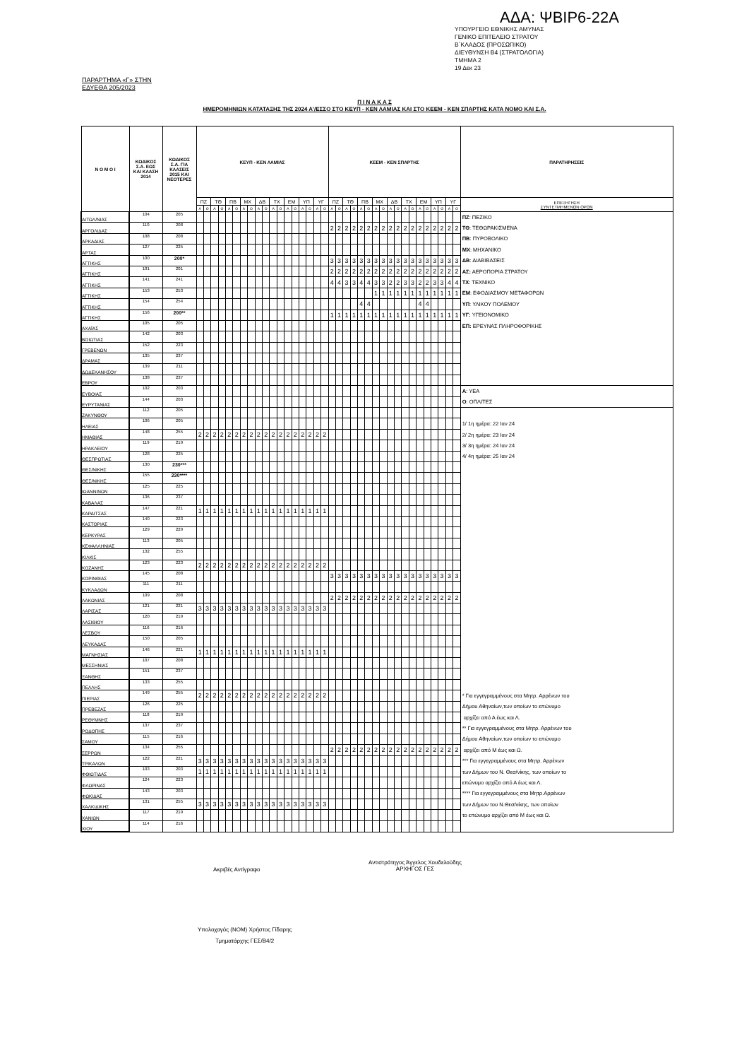ΑΔΑ: ΨΒΙΡ6-22Α
ΥΠΟΥΡΓΕΙΟ ΕΘΝΙΚΗΣ ΑΜΥΝΑΣ
ΓΕΝΙΚΟ ΕΠΙΤΕΛΕΙΟ ΣΤΡΑΤΟΥ
Β΄ΚΛΑΔΟΣ (ΠΡΟΣΩΠΙΚΟ)
ΔΙΕΥΘΥΝΣΗ Β4 (ΣΤΡΑΤΟΛΟΓΙΑ)
ΤΜΗΜΑ 2
19 Δεκ 23
ΠΑΡΑΡΤΗΜΑ «Γ» ΣΤΗΝ
ΕΔΥΕΘΑ 205/2023
Π Ι Ν Α Κ Α Σ
ΗΜΕΡΟΜΗΝΙΩΝ ΚΑΤΑΤΑΞΗΣ ΤΗΣ 2024 Α'/ΕΣΣΟ ΣΤΟ ΚΕΥΠ - ΚΕΝ ΛΑΜΙΑΣ ΚΑΙ ΣΤΟ ΚΕΕΜ - ΚΕΝ ΣΠΑΡΤΗΣ ΚΑΤΑ ΝΟΜΟ ΚΑΙ Σ.Α.
| Ν Ο Μ Ο Ι | ΚΩΔΙΚΟΣ Σ.Α. ΕΩΣ ΚΑΙ ΚΛΑΣΗ 2014 | ΚΩΔΙΚΟΣ Σ.Α. ΓΙΑ ΚΛΑΣΕΙΣ 2015 ΚΑΙ ΝΕΟΤΕΡΕΣ | ΚΕΥΠ - ΚΕΝ ΛΑΜΙΑΣ | | | | | | | | | | | | | | | | | | ΚΕΕΜ - ΚΕΝ ΣΠΑΡΤΗΣ | | | | | | | | | | | | | | | | | | ΠΑΡΑΤΗΡΗΣΕΙΣ |
| --- | --- | --- | --- | --- | --- | --- | --- | --- | --- | --- | --- | --- | --- | --- | --- | --- | --- | --- | --- | --- | --- | --- | --- | --- | --- | --- | --- | --- | --- | --- | --- | --- | --- | --- | --- | --- | --- | --- | --- |
| | | | ΠΖ | | ΤΘ | | ΠΒ | | ΜΧ | | ΔΒ | | ΤΧ | | ΕΜ | | ΥΠ | | ΥΓ | | ΠΖ | | ΤΘ | | ΠΒ | | ΜΧ | | ΔΒ | | ΤΧ | | ΕΜ | | ΥΠ | | ΥΓ | | ΕΠΕΞΗΓΗΣΗ ΣΥΝΤΕΤΜΗΜΕΝΩΝ ΟΡΩΝ |
| | | | Α | Ο | Α | Ο | Α | Ο | Α | Ο | Α | Ο | Α | Ο | Α | Ο | Α | Ο | Α | Ο | Α | Ο | Α | Ο | Α | Ο | Α | Ο | Α | Ο | Α | Ο | Α | Ο | Α | Ο | Α | Ο | |
| ΑΙΤΩΛ/ΝΙΑΣ | 104 | 205 | | | | | | | | | | | | | | | | | | | | | | | | | | | | | | | | | | | | | ΠΖ : ΠΕΖΙΚΟ |
| ΑΡΓΟΛΙΔΑΣ | 110 | 208 | | | | | | | | | | | | | | | | | | | 2 | 2 | 2 | 2 | 2 | 2 | 2 | 2 | 2 | 2 | 2 | 2 | 2 | 2 | 2 | 2 | 2 | 2 | ΤΘ : ΤΕΘΩΡΑΚΙΣΜΕΝΑ |
| ΑΡΚΑΔΙΑΣ | 108 | 208 | | | | | | | | | | | | | | | | | | | | | | | | | | | | | | | | | | | | | ΠΒ : ΠΥΡΟΒΟΛΙΚΟ |
| ΑΡΤΑΣ | 127 | 225 | | | | | | | | | | | | | | | | | | | | | | | | | | | | | | | | | | | | | ΜΧ : ΜΗΧΑΝΙΚΟ |
| ΑΤΤΙΚΗΣ | 100 | 200* | | | | | | | | | | | | | | | | | | | 3 | 3 | 3 | 3 | 3 | 3 | 3 | 3 | 3 | 3 | 3 | 3 | 3 | 3 | 3 | 3 | 3 | 3 | ΔΒ : ΔΙΑΒΙΒΑΣΕΙΣ |
| ΑΤΤΙΚΗΣ | 101 | 201 | | | | | | | | | | | | | | | | | | | 2 | 2 | 2 | 2 | 2 | 2 | 2 | 2 | 2 | 2 | 2 | 2 | 2 | 2 | 2 | 2 | 2 | 2 | ΑΣ: ΑΕΡΟΠΟΡΙΑ ΣΤΡΑΤΟΥ |
| ΑΤΤΙΚΗΣ | 141 | 241 | | | | | | | | | | | | | | | | | | | 4 | 4 | 3 | 3 | 4 | 4 | 3 | 3 | 2 | 2 | 3 | 3 | 2 | 2 | 3 | 3 | 4 | 4 | ΤΧ : ΤΕΧΝΙΚΟ |
| ΑΤΤΙΚΗΣ | 153 | 253 | | | | | | | | | | | | | | | | | | | | | | | | | 1 | 1 | 1 | 1 | 1 | 1 | 1 | 1 | 1 | 1 | 1 | 1 | ΕΜ : ΕΦΟΔΙΑΣΜΟΥ ΜΕΤΑΦΟΡΩΝ |
| ΑΤΤΙΚΗΣ | 154 | 254 | | | | | | | | | | | | | | | | | | | | | | | 4 | 4 | | | | | | | 4 | 4 | | | | | ΥΠ : ΥΛΙΚΟΥ ΠΟΛΕΜΟΥ |
| ΑΤΤΙΚΗΣ | 156 | 200** | | | | | | | | | | | | | | | | | | | 1 | 1 | 1 | 1 | 1 | 1 | 1 | 1 | 1 | 1 | 1 | 1 | 1 | 1 | 1 | 1 | 1 | 1 | ΥΓ: ΥΓΕΙΟΝΟΜΙΚΟ |
| ΑΧΑΪΑΣ | 105 | 205 | | | | | | | | | | | | | | | | | | | | | | | | | | | | | | | | | | | | | ΕΠ: ΕΡΕΥΝΑΣ ΠΛΗΡΟΦΟΡΙΚΗΣ |
| ΒΟΙΩΤΙΑΣ | 142 | 203 | | | | | | | | | | | | | | | | | | | | | | | | | | | | | | | | | | | | | |
| ΓΡΕΒΕΝΩΝ | 152 | 223 | | | | | | | | | | | | | | | | | | | | | | | | | | | | | | | | | | | | | |
| ΔΡΑΜΑΣ | 135 | 237 | | | | | | | | | | | | | | | | | | | | | | | | | | | | | | | | | | | | | |
| ΔΩΔΕΚΑΝΗΣΟΥ | 139 | 211 | | | | | | | | | | | | | | | | | | | | | | | | | | | | | | | | | | | | | |
| ΕΒΡΟΥ | 138 | 237 | | | | | | | | | | | | | | | | | | | | | | | | | | | | | | | | | | | | | |
| ΕΥΒΟΙΑΣ | 102 | 203 | | | | | | | | | | | | | | | | | | | | | | | | | | | | | | | | | | | | | Α : ΥΕΑ |
| ΕΥΡΥΤΑΝΙΑΣ | 144 | 203 | | | | | | | | | | | | | | | | | | | | | | | | | | | | | | | | | | | | | Ο : ΟΠΛΙΤΕΣ |
| ΖΑΚΥΝΘΟΥ | 112 | 205 | | | | | | | | | | | | | | | | | | | | | | | | | | | | | | | | | | | | | |
| ΗΛΕΙΑΣ | 106 | 205 | | | | | | | | | | | | | | | | | | | | | | | | | | | | | | | | | | | | | 1/ 1η ημέρα: 22 Ιαν 24 |
| ΗΜΑΘΙΑΣ | 148 | 255 | 2 | 2 | 2 | 2 | 2 | 2 | 2 | 2 | 2 | 2 | 2 | 2 | 2 | 2 | 2 | 2 | 2 | 2 | | | | | | | | | | | | | | | | | | | 2/ 2η ημέρα: 23 Ιαν 24 |
| ΗΡΑΚΛΕΙΟΥ | 119 | 219 | | | | | | | | | | | | | | | | | | | | | | | | | | | | | | | | | | | | | 3/ 3η ημέρα: 24 Ιαν 24 |
| ΘΕΣΠΡΩΤΙΑΣ | 128 | 225 | | | | | | | | | | | | | | | | | | | | | | | | | | | | | | | | | | | | | 4/ 4η ημέρα: 25 Ιαν 24 |
| ΘΕΣ/ΝΙΚΗΣ | 130 | 230*** | | | | | | | | | | | | | | | | | | | | | | | | | | | | | | | | | | | | | |
| ΘΕΣ/ΝΙΚΗΣ | 155 | 230**** | | | | | | | | | | | | | | | | | | | | | | | | | | | | | | | | | | | | | |
| ΙΩΑΝΝΙΝΩΝ | 125 | 225 | | | | | | | | | | | | | | | | | | | | | | | | | | | | | | | | | | | | | |
| ΚΑΒΑΛΑΣ | 136 | 237 | | | | | | | | | | | | | | | | | | | | | | | | | | | | | | | | | | | | | |
| ΚΑΡΔΙΤΣΑΣ | 147 | 221 | 1 | 1 | 1 | 1 | 1 | 1 | 1 | 1 | 1 | 1 | 1 | 1 | 1 | 1 | 1 | 1 | 1 | 1 | | | | | | | | | | | | | | | | | | | |
| ΚΑΣΤΟΡΙΑΣ | 140 | 223 | | | | | | | | | | | | | | | | | | | | | | | | | | | | | | | | | | | | | |
| ΚΕΡΚΥΡΑΣ | 129 | 229 | | | | | | | | | | | | | | | | | | | | | | | | | | | | | | | | | | | | | |
| ΚΕΦΑΛΛΗΝΙΑΣ | 113 | 205 | | | | | | | | | | | | | | | | | | | | | | | | | | | | | | | | | | | | | |
| ΚΙΛΚΙΣ | 132 | 255 | | | | | | | | | | | | | | | | | | | | | | | | | | | | | | | | | | | | | |
| ΚΟΖΑΝΗΣ | 123 | 223 | 2 | 2 | 2 | 2 | 2 | 2 | 2 | 2 | 2 | 2 | 2 | 2 | 2 | 2 | 2 | 2 | 2 | 2 | | | | | | | | | | | | | | | | | | | |
| ΚΟΡΙΝΘΙΑΣ | 145 | 208 | | | | | | | | | | | | | | | | | | | 3 | 3 | 3 | 3 | 3 | 3 | 3 | 3 | 3 | 3 | 3 | 3 | 3 | 3 | 3 | 3 | 3 | 3 | |
| ΚΥΚΛΑΔΩΝ | 111 | 211 | | | | | | | | | | | | | | | | | | | | | | | | | | | | | | | | | | | | | |
| ΛΑΚΩΝΙΑΣ | 109 | 208 | | | | | | | | | | | | | | | | | | | 2 | 2 | 2 | 2 | 2 | 2 | 2 | 2 | 2 | 2 | 2 | 2 | 2 | 2 | 2 | 2 | 2 | 2 | |
| ΛΑΡΙΣΑΣ | 121 | 221 | 3 | 3 | 3 | 3 | 3 | 3 | 3 | 3 | 3 | 3 | 3 | 3 | 3 | 3 | 3 | 3 | 3 | 3 | | | | | | | | | | | | | | | | | | | |
| ΛΑΣΙΘΙΟΥ | 120 | 219 | | | | | | | | | | | | | | | | | | | | | | | | | | | | | | | | | | | | | |
| ΛΕΣΒΟΥ | 116 | 216 | | | | | | | | | | | | | | | | | | | | | | | | | | | | | | | | | | | | | |
| ΛΕΥΚΑΔΑΣ | 150 | 205 | | | | | | | | | | | | | | | | | | | | | | | | | | | | | | | | | | | | | |
| ΜΑΓΝΗΣΙΑΣ | 146 | 221 | 1 | 1 | 1 | 1 | 1 | 1 | 1 | 1 | 1 | 1 | 1 | 1 | 1 | 1 | 1 | 1 | 1 | 1 | | | | | | | | | | | | | | | | | | | |
| ΜΕΣΣΗΝΙΑΣ | 107 | 208 | | | | | | | | | | | | | | | | | | | | | | | | | | | | | | | | | | | | | |
| ΞΑΝΘΗΣ | 151 | 237 | | | | | | | | | | | | | | | | | | | | | | | | | | | | | | | | | | | | | |
| ΠΕΛΛΗΣ | 133 | 255 | | | | | | | | | | | | | | | | | | | | | | | | | | | | | | | | | | | | | |
| ΠΙΕΡΙΑΣ | 149 | 255 | 2 | 2 | 2 | 2 | 2 | 2 | 2 | 2 | 2 | 2 | 2 | 2 | 2 | 2 | 2 | 2 | 2 | 2 | | | | | | | | | | | | | | | | | | | * Για εγγεγραμμένους στα Μητρ. Αρρένων του |
| ΠΡΕΒΕΖΑΣ | 126 | 225 | | | | | | | | | | | | | | | | | | | | | | | | | | | | | | | | | | | | | Δήμου Αθηναίων,των οποίων το επώνυμο |
| ΡΕΘΥΜΝΗΣ | 118 | 219 | | | | | | | | | | | | | | | | | | | | | | | | | | | | | | | | | | | | | αρχίζει από Α έως και Λ. |
| ΡΟΔΟΠΗΣ | 137 | 237 | | | | | | | | | | | | | | | | | | | | | | | | | | | | | | | | | | | | | ** Για εγγεγραμμένους στα Μητρ. Αρρένων του |
| ΣΑΜΟΥ | 115 | 216 | | | | | | | | | | | | | | | | | | | | | | | | | | | | | | | | | | | | | Δήμου Αθηναίων,των οποίων το επώνυμο |
| ΣΕΡΡΩΝ | 134 | 255 | | | | | | | | | | | | | | | | | | | 2 | 2 | 2 | 2 | 2 | 2 | 2 | 2 | 2 | 2 | 2 | 2 | 2 | 2 | 2 | 2 | 2 | 2 | αρχίζει από Μ έως και Ω. |
| ΤΡΙΚΑΛΩΝ | 122 | 221 | 3 | 3 | 3 | 3 | 3 | 3 | 3 | 3 | 3 | 3 | 3 | 3 | 3 | 3 | 3 | 3 | 3 | 3 | | | | | | | | | | | | | | | | | | | *** Για εγγεγραμμένους στα Μητρ. Αρρένων |
| ΦΘΙΩΤΙΔΑΣ | 103 | 203 | 1 | 1 | 1 | 1 | 1 | 1 | 1 | 1 | 1 | 1 | 1 | 1 | 1 | 1 | 1 | 1 | 1 | 1 | | | | | | | | | | | | | | | | | | | των Δήμων του Ν. Θεσ/νίκης, των οποίων το |
| ΦΛΩΡΙΝΑΣ | 124 | 223 | | | | | | | | | | | | | | | | | | | | | | | | | | | | | | | | | | | | | επώνυμο αρχίζει από Α έως και Λ. |
| ΦΩΚΙΔΑΣ | 143 | 203 | | | | | | | | | | | | | | | | | | | | | | | | | | | | | | | | | | | | | **** Για εγγεγραμμένους στα Μητρ.Αρρένων |
| ΧΑΛΚΙΔΙΚΗΣ | 131 | 255 | 3 | 3 | 3 | 3 | 3 | 3 | 3 | 3 | 3 | 3 | 3 | 3 | 3 | 3 | 3 | 3 | 3 | 3 | | | | | | | | | | | | | | | | | | | των Δήμων του Ν.Θεσ/νίκης, των οποίων |
| ΧΑΝΙΩΝ | 117 | 219 | | | | | | | | | | | | | | | | | | | | | | | | | | | | | | | | | | | | | το επώνυμο αρχίζει από Μ έως και Ω. |
| ΧΙΟΥ | 114 | 216 | | | | | | | | | | | | | | | | | | | | | | | | | | | | | | | | | | | | | |
Ακριβές Αντίγραφο
Αντιστράτηγος Άγγελος Χουδελούδης
ΑΡΧΗΓΟΣ ΓΕΣ
Υπολοχαγός (ΝΟΜ) Χρήστος Γίδαρης
Τμηματάρχης ΓΕΣ/Β4/2